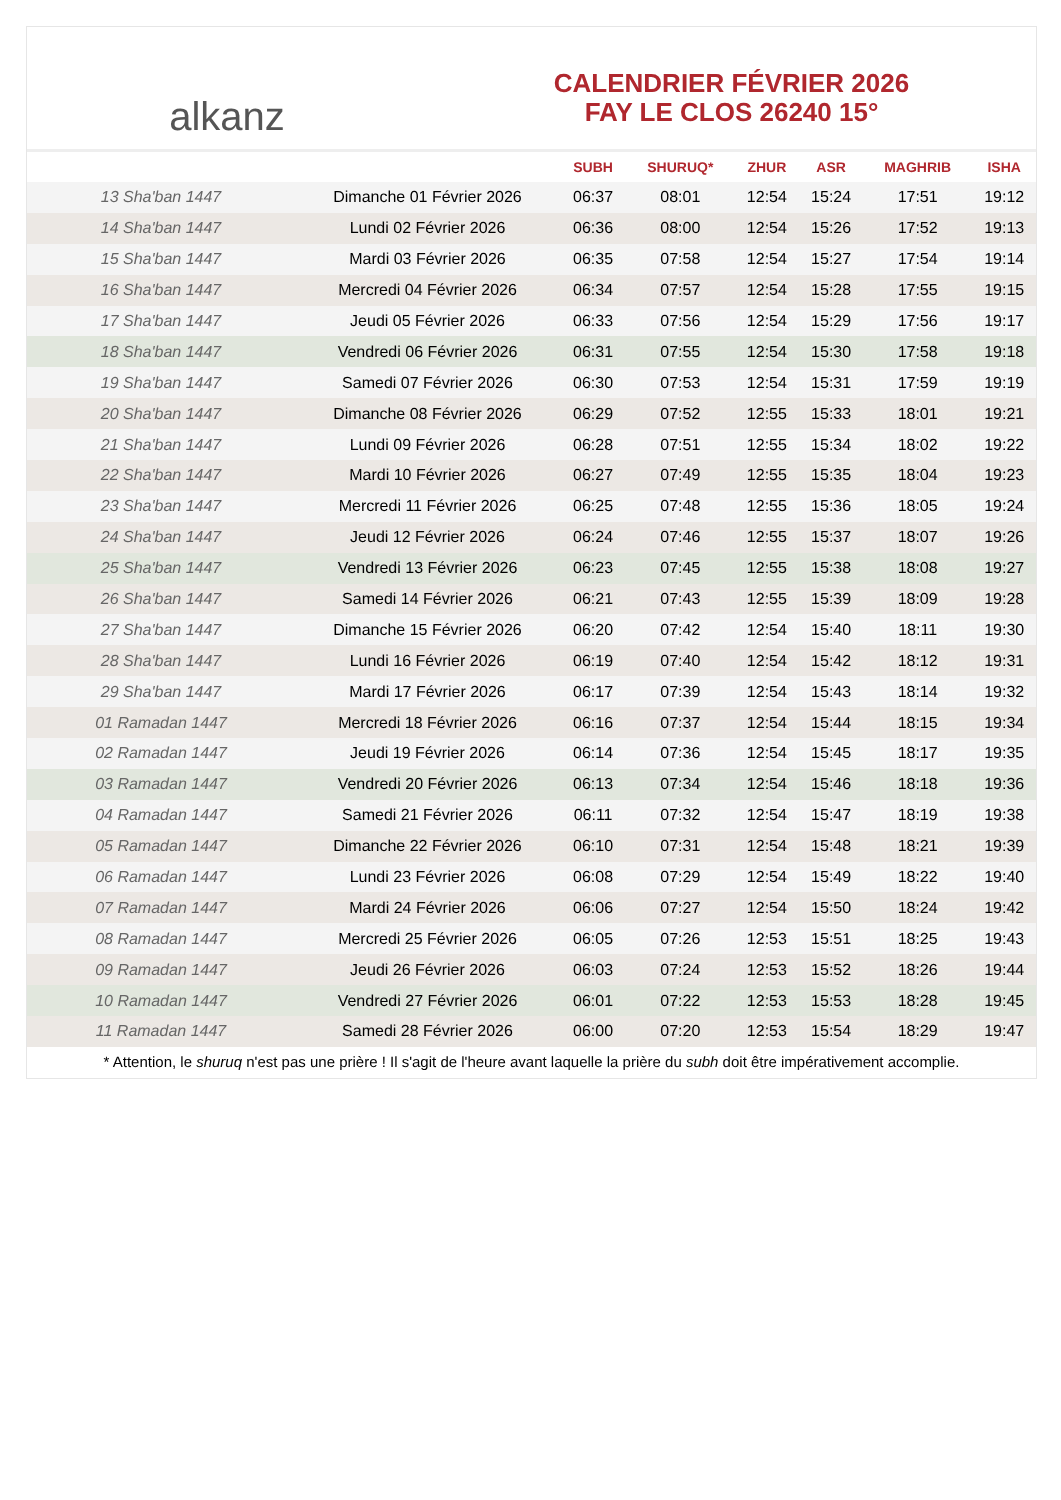alkanz
CALENDRIER FÉVRIER 2026
FAY LE CLOS 26240 15°
| | | SUBH | SHURUQ* | ZHUR | ASR | MAGHRIB | ISHA |
| --- | --- | --- | --- | --- | --- | --- | --- |
| 13 Sha'ban 1447 | Dimanche 01 Février 2026 | 06:37 | 08:01 | 12:54 | 15:24 | 17:51 | 19:12 |
| 14 Sha'ban 1447 | Lundi 02 Février 2026 | 06:36 | 08:00 | 12:54 | 15:26 | 17:52 | 19:13 |
| 15 Sha'ban 1447 | Mardi 03 Février 2026 | 06:35 | 07:58 | 12:54 | 15:27 | 17:54 | 19:14 |
| 16 Sha'ban 1447 | Mercredi 04 Février 2026 | 06:34 | 07:57 | 12:54 | 15:28 | 17:55 | 19:15 |
| 17 Sha'ban 1447 | Jeudi 05 Février 2026 | 06:33 | 07:56 | 12:54 | 15:29 | 17:56 | 19:17 |
| 18 Sha'ban 1447 | Vendredi 06 Février 2026 | 06:31 | 07:55 | 12:54 | 15:30 | 17:58 | 19:18 |
| 19 Sha'ban 1447 | Samedi 07 Février 2026 | 06:30 | 07:53 | 12:54 | 15:31 | 17:59 | 19:19 |
| 20 Sha'ban 1447 | Dimanche 08 Février 2026 | 06:29 | 07:52 | 12:55 | 15:33 | 18:01 | 19:21 |
| 21 Sha'ban 1447 | Lundi 09 Février 2026 | 06:28 | 07:51 | 12:55 | 15:34 | 18:02 | 19:22 |
| 22 Sha'ban 1447 | Mardi 10 Février 2026 | 06:27 | 07:49 | 12:55 | 15:35 | 18:04 | 19:23 |
| 23 Sha'ban 1447 | Mercredi 11 Février 2026 | 06:25 | 07:48 | 12:55 | 15:36 | 18:05 | 19:24 |
| 24 Sha'ban 1447 | Jeudi 12 Février 2026 | 06:24 | 07:46 | 12:55 | 15:37 | 18:07 | 19:26 |
| 25 Sha'ban 1447 | Vendredi 13 Février 2026 | 06:23 | 07:45 | 12:55 | 15:38 | 18:08 | 19:27 |
| 26 Sha'ban 1447 | Samedi 14 Février 2026 | 06:21 | 07:43 | 12:55 | 15:39 | 18:09 | 19:28 |
| 27 Sha'ban 1447 | Dimanche 15 Février 2026 | 06:20 | 07:42 | 12:54 | 15:40 | 18:11 | 19:30 |
| 28 Sha'ban 1447 | Lundi 16 Février 2026 | 06:19 | 07:40 | 12:54 | 15:42 | 18:12 | 19:31 |
| 29 Sha'ban 1447 | Mardi 17 Février 2026 | 06:17 | 07:39 | 12:54 | 15:43 | 18:14 | 19:32 |
| 01 Ramadan 1447 | Mercredi 18 Février 2026 | 06:16 | 07:37 | 12:54 | 15:44 | 18:15 | 19:34 |
| 02 Ramadan 1447 | Jeudi 19 Février 2026 | 06:14 | 07:36 | 12:54 | 15:45 | 18:17 | 19:35 |
| 03 Ramadan 1447 | Vendredi 20 Février 2026 | 06:13 | 07:34 | 12:54 | 15:46 | 18:18 | 19:36 |
| 04 Ramadan 1447 | Samedi 21 Février 2026 | 06:11 | 07:32 | 12:54 | 15:47 | 18:19 | 19:38 |
| 05 Ramadan 1447 | Dimanche 22 Février 2026 | 06:10 | 07:31 | 12:54 | 15:48 | 18:21 | 19:39 |
| 06 Ramadan 1447 | Lundi 23 Février 2026 | 06:08 | 07:29 | 12:54 | 15:49 | 18:22 | 19:40 |
| 07 Ramadan 1447 | Mardi 24 Février 2026 | 06:06 | 07:27 | 12:54 | 15:50 | 18:24 | 19:42 |
| 08 Ramadan 1447 | Mercredi 25 Février 2026 | 06:05 | 07:26 | 12:53 | 15:51 | 18:25 | 19:43 |
| 09 Ramadan 1447 | Jeudi 26 Février 2026 | 06:03 | 07:24 | 12:53 | 15:52 | 18:26 | 19:44 |
| 10 Ramadan 1447 | Vendredi 27 Février 2026 | 06:01 | 07:22 | 12:53 | 15:53 | 18:28 | 19:45 |
| 11 Ramadan 1447 | Samedi 28 Février 2026 | 06:00 | 07:20 | 12:53 | 15:54 | 18:29 | 19:47 |
* Attention, le shuruq n'est pas une prière ! Il s'agit de l'heure avant laquelle la prière du subh doit être impérativement accomplie.